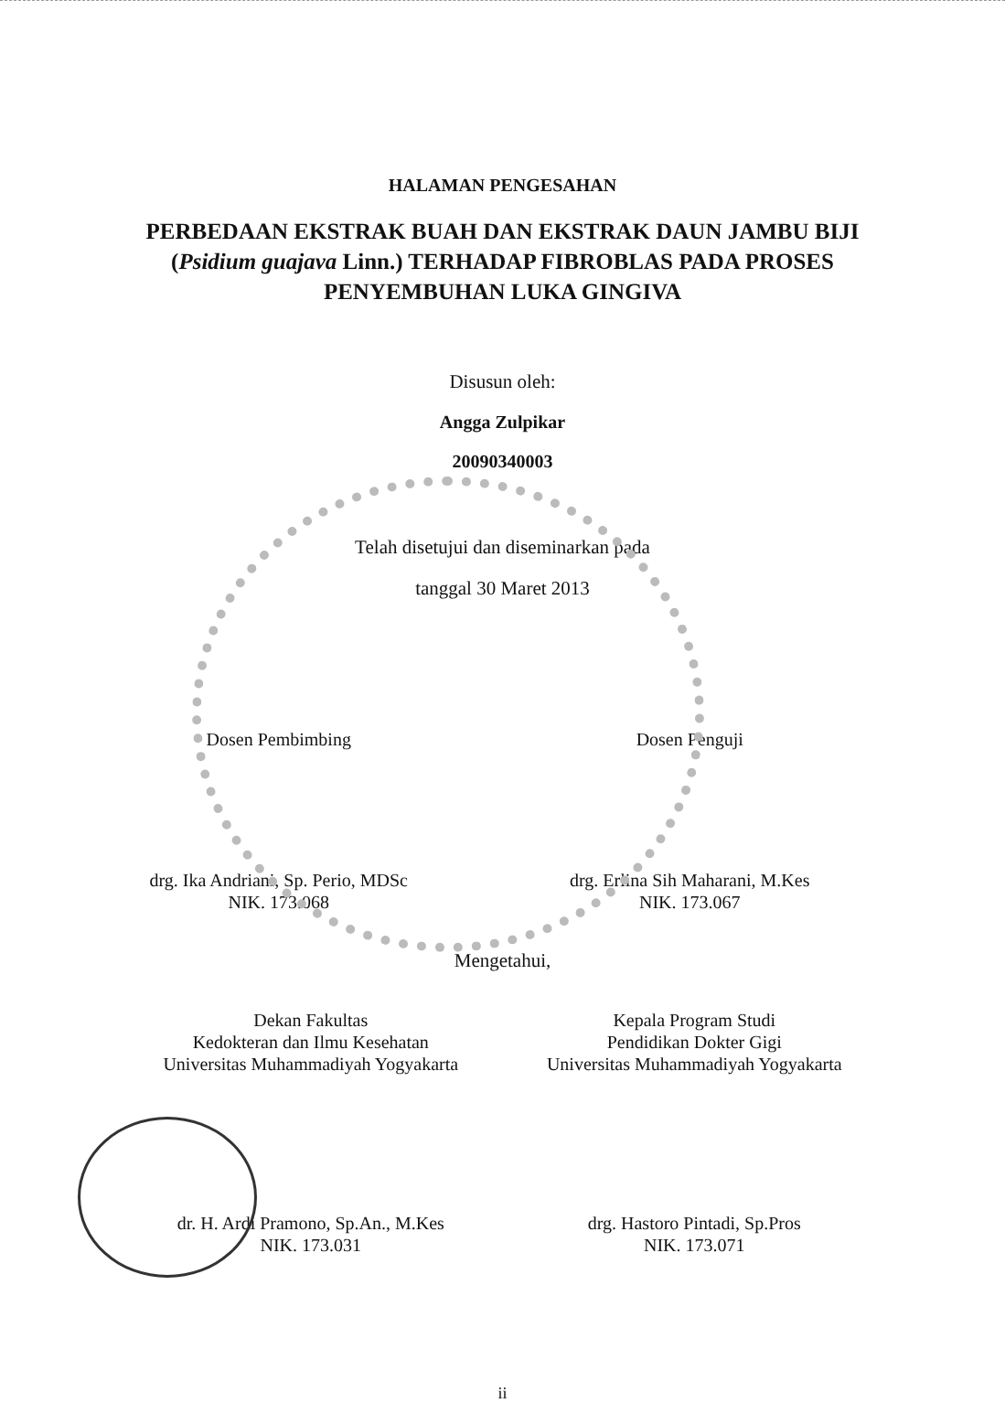HALAMAN PENGESAHAN
PERBEDAAN EKSTRAK BUAH DAN EKSTRAK DAUN JAMBU BIJI (Psidium guajava Linn.) TERHADAP FIBROBLAS PADA PROSES PENYEMBUHAN LUKA GINGIVA
Disusun oleh:
Angga Zulpikar
20090340003
Telah disetujui dan diseminarkan pada
tanggal 30 Maret 2013
Dosen Pembimbing Dosen Penguji
drg. Ika Andriani, Sp. Perio, MDSc
NIK. 173.068
drg. Erlina Sih Maharani, M.Kes
NIK. 173.067
Mengetahui,
Dekan Fakultas
Kedokteran dan Ilmu Kesehatan
Universitas Muhammadiyah Yogyakarta
Kepala Program Studi
Pendidikan Dokter Gigi
Universitas Muhammadiyah Yogyakarta
dr. H. Ardi Pramono, Sp.An., M.Kes
NIK. 173.031
drg. Hastoro Pintadi, Sp.Pros
NIK. 173.071
ii